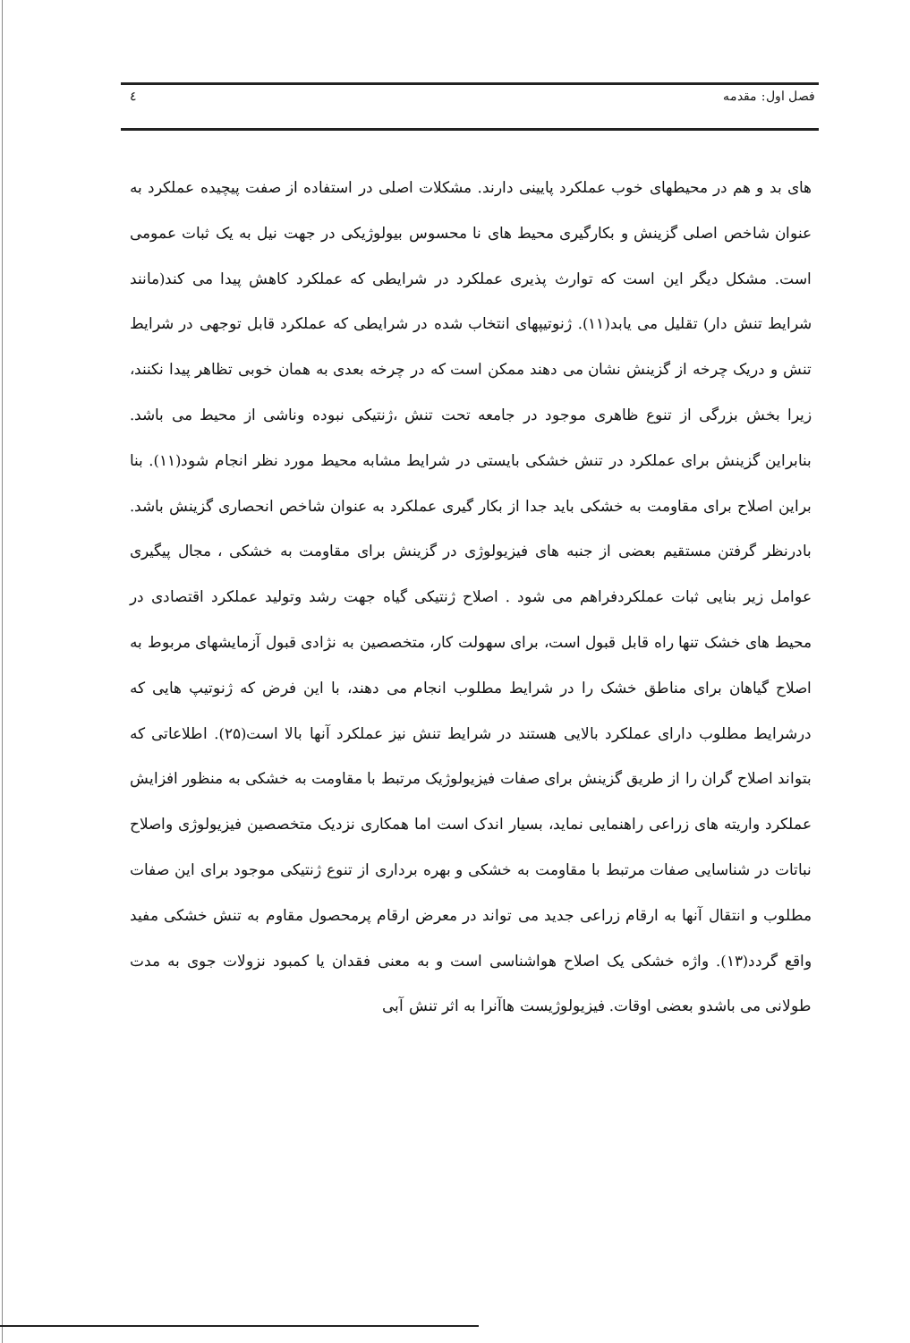فصل اول: مقدمه ٤
های بد و هم در محیطهای خوب عملکرد پایینی دارند. مشکلات اصلی در استفاده از صفت پیچیده عملکرد به عنوان شاخص اصلی گزینش و بکارگیری محیط های نا محسوس بیولوژیکی در جهت نیل به یک ثبات عمومی است. مشکل دیگر این است که توارث پذیری عملکرد در شرایطی که عملکرد کاهش پیدا می کند(مانند شرایط تنش دار) تقلیل می یابد(۱۱). ژنوتیپهای انتخاب شده در شرایطی که عملکرد قابل توجهی در شرایط تنش و دریک چرخه از گزینش نشان می دهند ممکن است که در چرخه بعدی به همان خوبی تظاهر پیدا نکنند، زیرا بخش بزرگی از تنوع ظاهری موجود در جامعه تحت تنش ،ژنتیکی نبوده وناشی از محیط می باشد. بنابراین گزینش برای عملکرد در تنش خشکی بایستی در شرایط مشابه محیط مورد نظر انجام شود(۱۱). بنا براین اصلاح برای مقاومت به خشکی باید جدا از بکار گیری عملکرد به عنوان شاخص انحصاری گزینش باشد. بادرنظر گرفتن مستقیم بعضی از جنبه های فیزیولوژی در گزینش برای مقاومت به خشکی ، مجال پیگیری عوامل زیر بنایی ثبات عملکردفراهم می شود . اصلاح ژنتیکی گیاه جهت رشد وتولید عملکرد اقتصادی در محیط های خشک تنها راه قابل قبول است، برای سهولت کار، متخصصین به نژادی قبول آزمایشهای مربوط به اصلاح گیاهان برای مناطق خشک را در شرایط مطلوب انجام می دهند، با این فرض که ژنوتیپ هایی که درشرایط مطلوب دارای عملکرد بالایی هستند در شرایط تنش نیز عملکرد آنها بالا است(۲۵). اطلاعاتی که بتواند اصلاح گران را از طریق گزینش برای صفات فیزیولوژیک مرتبط با مقاومت به خشکی به منظور افزایش عملکرد واریته های زراعی راهنمایی نماید، بسیار اندک است اما همکاری نزدیک متخصصین فیزیولوژی واصلاح نباتات در شناسایی صفات مرتبط با مقاومت به خشکی و بهره برداری از تنوع ژنتیکی موجود برای این صفات مطلوب و انتقال آنها به ارقام زراعی جدید می تواند در معرض ارقام پرمحصول مقاوم به تنش خشکی مفید واقع گردد(۱۳). واژه خشکی یک اصلاح هواشناسی است و به معنی فقدان یا کمبود نزولات جوی به مدت طولانی می باشدو بعضی اوقات. فیزیولوژیست هاآنرا به اثر تنش آبی